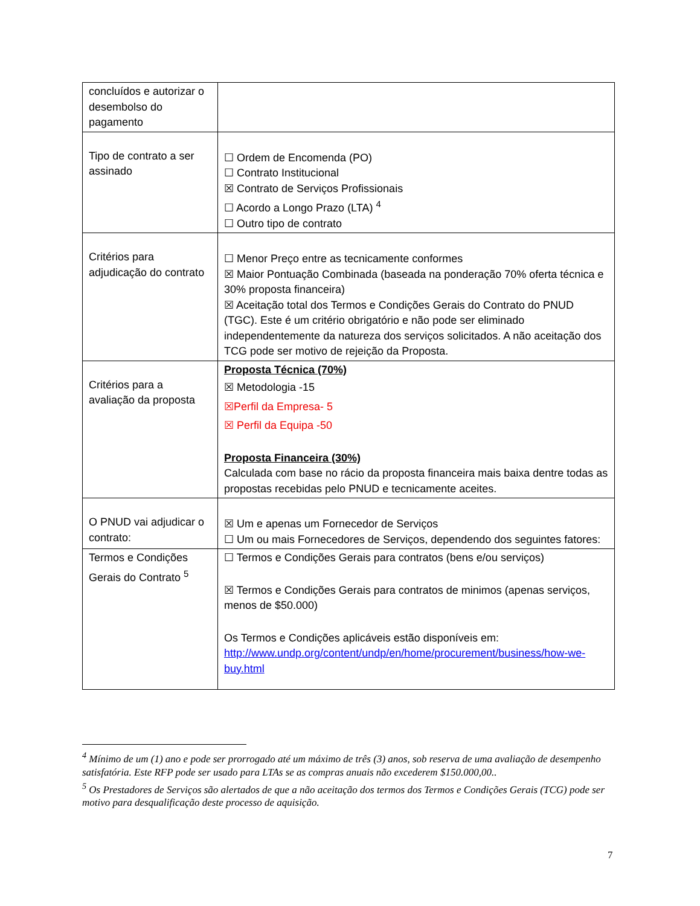| concluídos e autorizar o desembolso do pagamento | |
| Tipo de contrato a ser assinado | ☐ Ordem de Encomenda (PO) ☐ Contrato Institucional ☒ Contrato de Serviços Profissionais ☐ Acordo a Longo Prazo (LTA) <sup>4</sup> ☐ Outro tipo de contrato |
| Critérios para adjudicação do contrato | ☐ Menor Preço entre as tecnicamente conformes ☒ Maior Pontuação Combinada (baseada na ponderação 70% oferta técnica e 30% proposta financeira) ☒ Aceitação total dos Termos e Condições Gerais do Contrato do PNUD (TGC). Este é um critério obrigatório e não pode ser eliminado independentemente da natureza dos serviços solicitados. A não aceitação dos TCG pode ser motivo de rejeição da Proposta. |
| Critérios para a avaliação da proposta | Proposta Técnica (70%) ☒ Metodologia -15 ☒Perfil da Empresa- 5 ☒ Perfil da Equipa -50 Proposta Financeira (30%) Calculada com base no rácio da proposta financeira mais baixa dentre todas as propostas recebidas pelo PNUD e tecnicamente aceites. |
| O PNUD vai adjudicar o contrato: | ☒ Um e apenas um Fornecedor de Serviços ☐ Um ou mais Fornecedores de Serviços, dependendo dos seguintes fatores: |
| Termos e Condições Gerais do Contrato <sup>5</sup> | ☐ Termos e Condições Gerais para contratos (bens e/ou serviços) ☒ Termos e Condições Gerais para contratos de minimos (apenas serviços, menos de $50.000) Os Termos e Condições aplicáveis estão disponíveis em: http://www.undp.org/content/undp/en/home/procurement/business/how-we-buy.html |
<sup>4</sup> Mínimo de um (1) ano e pode ser prorrogado até um máximo de três (3) anos, sob reserva de uma avaliação de desempenho satisfatória. Este RFP pode ser usado para LTAs se as compras anuais não excederem $150.000,00..
<sup>5</sup> Os Prestadores de Serviços são alertados de que a não aceitação dos termos dos Termos e Condições Gerais (TCG) pode ser motivo para desqualificação deste processo de aquisição.
7